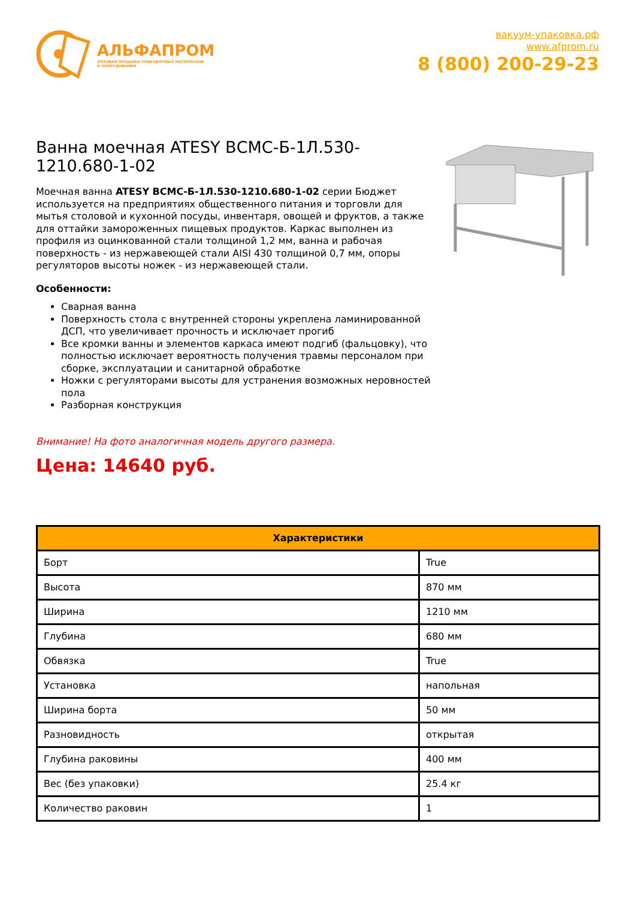АЛЬФАПРОМ
ОПТОВАЯ ПРОДАЖА УПАКОВОЧНЫХ МАТЕРИАЛОВ
И ОБОРУДОВАНИЯ
вакуум-упаковка.рф
www.afprom.ru
8 (800) 200-29-23
Ванна моечная ATESY ВСМС-Б-1Л.530-1210.680-1-02
Моечная ванна ATESY ВСМС-Б-1Л.530-1210.680-1-02 серии Бюджет используется на предприятиях общественного питания и торговли для мытья столовой и кухонной посуды, инвентаря, овощей и фруктов, а также для оттайки замороженных пищевых продуктов. Каркас выполнен из профиля из оцинкованной стали толщиной 1,2 мм, ванна и рабочая поверхность - из нержавеющей стали AISI 430 толщиной 0,7 мм, опоры регуляторов высоты ножек - из нержавеющей стали.
Особенности:
Сварная ванна
Поверхность стола с внутренней стороны укреплена ламинированной ДСП, что увеличивает прочность и исключает прогиб
Все кромки ванны и элементов каркаса имеют подгиб (фальцовку), что полностью исключает вероятность получения травмы персоналом при сборке, эксплуатации и санитарной обработке
Ножки с регуляторами высоты для устранения возможных неровностей пола
Разборная конструкция
Внимание! На фото аналогичная модель другого размера.
Цена: 14640 руб.
| Характеристики | |
| --- | --- |
| Борт | True |
| Высота | 870 мм |
| Ширина | 1210 мм |
| Глубина | 680 мм |
| Обвязка | True |
| Установка | напольная |
| Ширина борта | 50 мм |
| Разновидность | открытая |
| Глубина раковины | 400 мм |
| Вес (без упаковки) | 25.4 кг |
| Количество раковин | 1 |